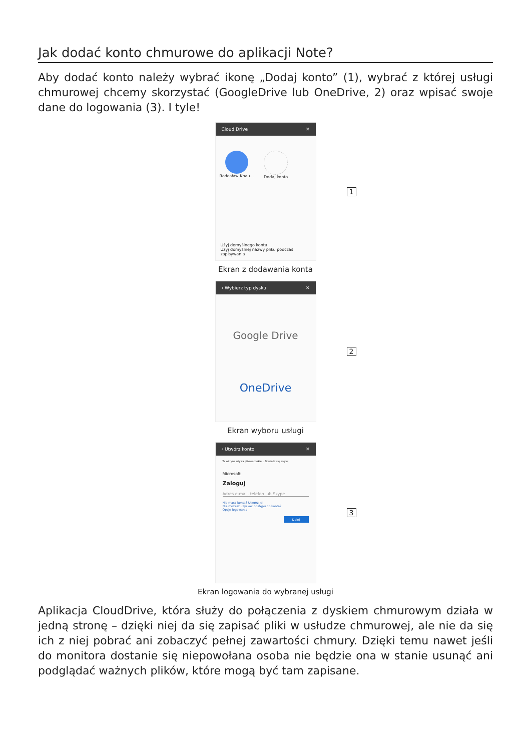Jak dodać konto chmurowe do aplikacji Note?
Aby dodać konto należy wybrać ikonę „Dodaj konto” (1), wybrać z której usługi chmurowej chcemy skorzystać (GoogleDrive lub OneDrive, 2) oraz wpisać swoje dane do logowania (3). I tyle!
Cloud Drive ✕
Radosław Knau... Dodaj konto
Użyj domyślnego konta
Użyj domyślnej nazwy pliku podczas zapisywania
1
Ekran z dodawania konta
‹ Wybierz typ dysku ✕
Google Drive
OneDrive
2
Ekran wyboru usługi
‹ Utwórz konto ✕
Ta witryna używa plików cookie... Dowiedz się więcej
Microsoft
Zaloguj
Adres e-mail, telefon lub Skype
Nie masz konta? Utwórz je!
Nie możesz uzyskać dostępu do konta?
Opcje logowania
Dalej
3
Ekran logowania do wybranej usługi
Aplikacja CloudDrive, która służy do połączenia z dyskiem chmurowym działa w jedną stronę – dzięki niej da się zapisać pliki w usłudze chmurowej, ale nie da się ich z niej pobrać ani zobaczyć pełnej zawartości chmury. Dzięki temu nawet jeśli do monitora dostanie się niepowołana osoba nie będzie ona w stanie usunąć ani podglądać ważnych plików, które mogą być tam zapisane.